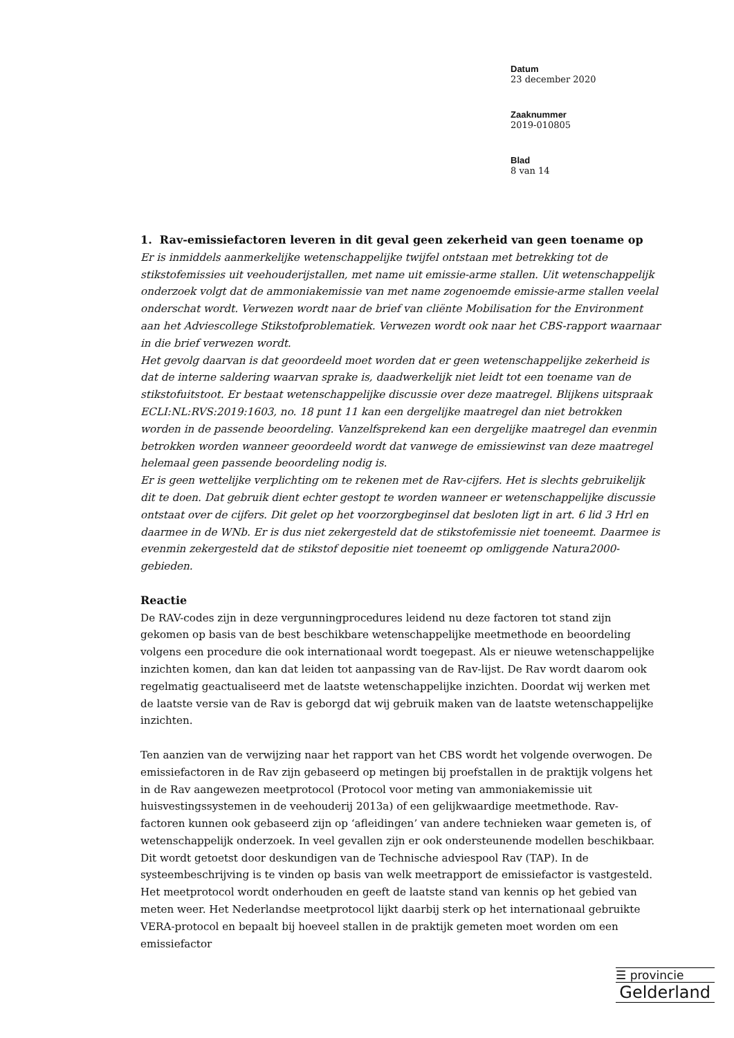Datum
23 december 2020
Zaaknummer
2019-010805
Blad
8 van 14
1. Rav-emissiefactoren leveren in dit geval geen zekerheid van geen toename op
Er is inmiddels aanmerkelijke wetenschappelijke twijfel ontstaan met betrekking tot de stikstofemissies uit veehouderijstallen, met name uit emissie-arme stallen. Uit wetenschappelijk onderzoek volgt dat de ammoniakemissie van met name zogenoemde emissie-arme stallen veelal onderschat wordt. Verwezen wordt naar de brief van cliënte Mobilisation for the Environment aan het Adviescollege Stikstofproblematiek. Verwezen wordt ook naar het CBS-rapport waarnaar in die brief verwezen wordt.
Het gevolg daarvan is dat geoordeeld moet worden dat er geen wetenschappelijke zekerheid is dat de interne saldering waarvan sprake is, daadwerkelijk niet leidt tot een toename van de stikstofuitstoot. Er bestaat wetenschappelijke discussie over deze maatregel. Blijkens uitspraak ECLI:NL:RVS:2019:1603, no. 18 punt 11 kan een dergelijke maatregel dan niet betrokken worden in de passende beoordeling. Vanzelfsprekend kan een dergelijke maatregel dan evenmin betrokken worden wanneer geoordeeld wordt dat vanwege de emissiewinst van deze maatregel helemaal geen passende beoordeling nodig is.
Er is geen wettelijke verplichting om te rekenen met de Rav-cijfers. Het is slechts gebruikelijk dit te doen. Dat gebruik dient echter gestopt te worden wanneer er wetenschappelijke discussie ontstaat over de cijfers. Dit gelet op het voorzorgbeginsel dat besloten ligt in art. 6 lid 3 Hrl en daarmee in de WNb. Er is dus niet zekergesteld dat de stikstofemissie niet toeneemt. Daarmee is evenmin zekergesteld dat de stikstof depositie niet toeneemt op omliggende Natura2000-gebieden.
Reactie
De RAV-codes zijn in deze vergunningprocedures leidend nu deze factoren tot stand zijn gekomen op basis van de best beschikbare wetenschappelijke meetmethode en beoordeling volgens een procedure die ook internationaal wordt toegepast. Als er nieuwe wetenschappelijke inzichten komen, dan kan dat leiden tot aanpassing van de Rav-lijst. De Rav wordt daarom ook regelmatig geactualiseerd met de laatste wetenschappelijke inzichten. Doordat wij werken met de laatste versie van de Rav is geborgd dat wij gebruik maken van de laatste wetenschappelijke inzichten.
Ten aanzien van de verwijzing naar het rapport van het CBS wordt het volgende overwogen. De emissiefactoren in de Rav zijn gebaseerd op metingen bij proefstallen in de praktijk volgens het in de Rav aangewezen meetprotocol (Protocol voor meting van ammoniakemissie uit huisvestingssystemen in de veehouderij 2013a) of een gelijkwaardige meetmethode. Rav-factoren kunnen ook gebaseerd zijn op ‘afleidingen’ van andere technieken waar gemeten is, of wetenschappelijk onderzoek. In veel gevallen zijn er ook ondersteunende modellen beschikbaar. Dit wordt getoetst door deskundigen van de Technische adviespool Rav (TAP). In de systeembeschrijving is te vinden op basis van welk meetrapport de emissiefactor is vastgesteld. Het meetprotocol wordt onderhouden en geeft de laatste stand van kennis op het gebied van meten weer. Het Nederlandse meetprotocol lijkt daarbij sterk op het internationaal gebruikte VERA-protocol en bepaalt bij hoeveel stallen in de praktijk gemeten moet worden om een emissiefactor
☰ provincie
Gelderland